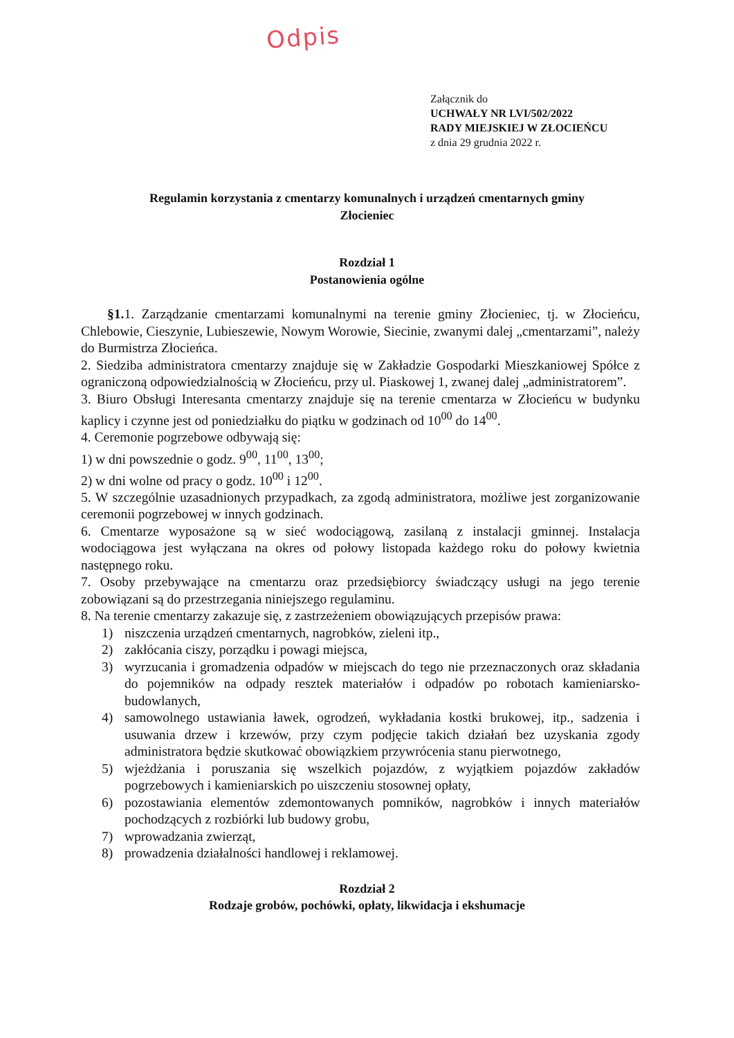Odpis
Załącznik do
UCHWAŁY NR LVI/502/2022
RADY MIEJSKIEJ W ZŁOCIEŃCU
z dnia 29 grudnia 2022 r.
Regulamin korzystania z cmentarzy komunalnych i urządzeń cmentarnych gminy
Złocieniec
Rozdział 1
Postanowienia ogólne
§1. 1. Zarządzanie cmentarzami komunalnymi na terenie gminy Złocieniec, tj. w Złocieńcu, Chlebowie, Cieszynie, Lubieszewie, Nowym Worowie, Siecinie, zwanymi dalej „cmentarzami”, należy do Burmistrza Złocieńca.
2. Siedziba administratora cmentarzy znajduje się w Zakładzie Gospodarki Mieszkaniowej Spółce z ograniczoną odpowiedzialnością w Złocieńcu, przy ul. Piaskowej 1, zwanej dalej „administratorem”.
3. Biuro Obsługi Interesanta cmentarzy znajduje się na terenie cmentarza w Złocieńcu w budynku kaplicy i czynne jest od poniedziałku do piątku w godzinach od 10<sup>00</sup> do 14<sup>00</sup>.
4. Ceremonie pogrzebowe odbywają się:
1) w dni powszednie o godz. 9<sup>00</sup>, 11<sup>00</sup>, 13<sup>00</sup>;
2) w dni wolne od pracy o godz. 10<sup>00</sup> i 12<sup>00</sup>.
5. W szczególnie uzasadnionych przypadkach, za zgodą administratora, możliwe jest zorganizowanie ceremonii pogrzebowej w innych godzinach.
6. Cmentarze wyposażone są w sieć wodociągową, zasilaną z instalacji gminnej. Instalacja wodociągowa jest wyłączana na okres od połowy listopada każdego roku do połowy kwietnia następnego roku.
7. Osoby przebywające na cmentarzu oraz przedsiębiorcy świadczący usługi na jego terenie zobowiązani są do przestrzegania niniejszego regulaminu.
8. Na terenie cmentarzy zakazuje się, z zastrzeżeniem obowiązujących przepisów prawa:
1) niszczenia urządzeń cmentarnych, nagrobków, zieleni itp.,
2) zakłócania ciszy, porządku i powagi miejsca,
3) wyrzucania i gromadzenia odpadów w miejscach do tego nie przeznaczonych oraz składania do pojemników na odpady resztek materiałów i odpadów po robotach kamieniarsko-budowlanych,
4) samowolnego ustawiania ławek, ogrodzeń, wykładania kostki brukowej, itp., sadzenia i usuwania drzew i krzewów, przy czym podjęcie takich działań bez uzyskania zgody administratora będzie skutkować obowiązkiem przywrócenia stanu pierwotnego,
5) wjeżdżania i poruszania się wszelkich pojazdów, z wyjątkiem pojazdów zakładów pogrzebowych i kamieniarskich po uiszczeniu stosownej opłaty,
6) pozostawiania elementów zdemontowanych pomników, nagrobków i innych materiałów pochodzących z rozbiórki lub budowy grobu,
7) wprowadzania zwierząt,
8) prowadzenia działalności handlowej i reklamowej.
Rozdział 2
Rodzaje grobów, pochówki, opłaty, likwidacja i ekshumacje